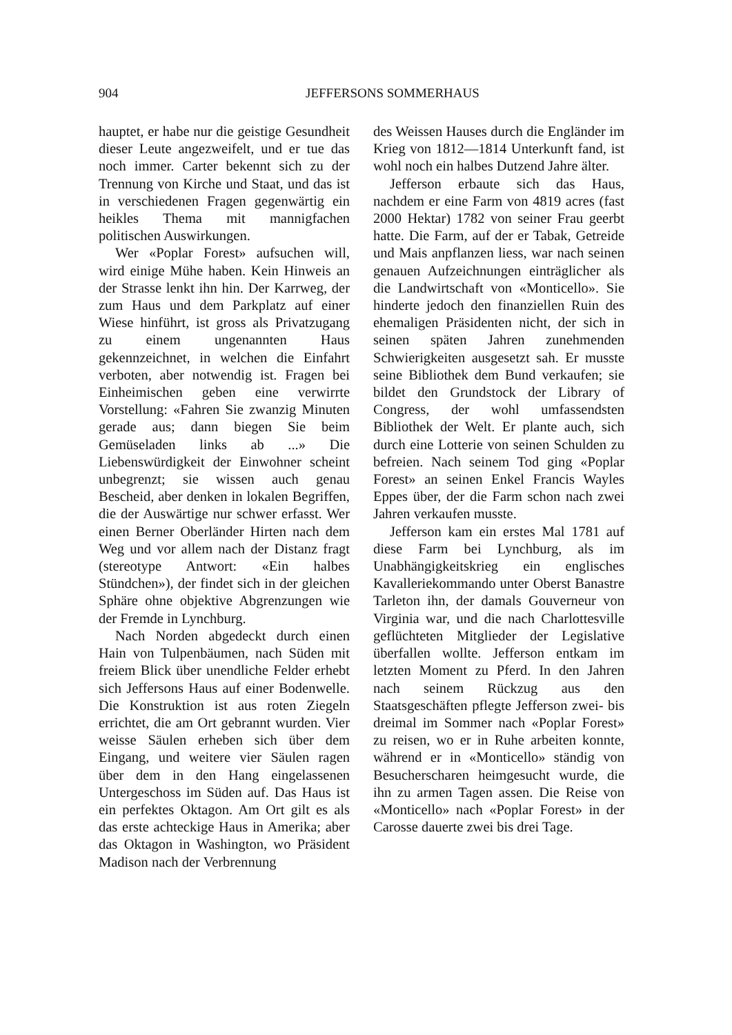904 JEFFERSONS SOMMERHAUS
hauptet, er habe nur die geistige Gesundheit dieser Leute angezweifelt, und er tue das noch immer. Carter bekennt sich zu der Trennung von Kirche und Staat, und das ist in verschiedenen Fragen gegenwärtig ein heikles Thema mit mannigfachen politischen Auswirkungen.
Wer «Poplar Forest» aufsuchen will, wird einige Mühe haben. Kein Hinweis an der Strasse lenkt ihn hin. Der Karrweg, der zum Haus und dem Parkplatz auf einer Wiese hinführt, ist gross als Privatzugang zu einem ungenannten Haus gekennzeichnet, in welchen die Einfahrt verboten, aber notwendig ist. Fragen bei Einheimischen geben eine verwirrte Vorstellung: «Fahren Sie zwanzig Minuten gerade aus; dann biegen Sie beim Gemüseladen links ab ...» Die Liebenswürdigkeit der Einwohner scheint unbegrenzt; sie wissen auch genau Bescheid, aber denken in lokalen Begriffen, die der Auswärtige nur schwer erfasst. Wer einen Berner Oberländer Hirten nach dem Weg und vor allem nach der Distanz fragt (stereotype Antwort: «Ein halbes Stündchen»), der findet sich in der gleichen Sphäre ohne objektive Abgrenzungen wie der Fremde in Lynchburg.
Nach Norden abgedeckt durch einen Hain von Tulpenbäumen, nach Süden mit freiem Blick über unendliche Felder erhebt sich Jeffersons Haus auf einer Bodenwelle. Die Konstruktion ist aus roten Ziegeln errichtet, die am Ort gebrannt wurden. Vier weisse Säulen erheben sich über dem Eingang, und weitere vier Säulen ragen über dem in den Hang eingelassenen Untergeschoss im Süden auf. Das Haus ist ein perfektes Oktagon. Am Ort gilt es als das erste achteckige Haus in Amerika; aber das Oktagon in Washington, wo Präsident Madison nach der Verbrennung
des Weissen Hauses durch die Engländer im Krieg von 1812—1814 Unterkunft fand, ist wohl noch ein halbes Dutzend Jahre älter.
Jefferson erbaute sich das Haus, nachdem er eine Farm von 4819 acres (fast 2000 Hektar) 1782 von seiner Frau geerbt hatte. Die Farm, auf der er Tabak, Getreide und Mais anpflanzen liess, war nach seinen genauen Aufzeichnungen einträglicher als die Landwirtschaft von «Monticello». Sie hinderte jedoch den finanziellen Ruin des ehemaligen Präsidenten nicht, der sich in seinen späten Jahren zunehmenden Schwierigkeiten ausgesetzt sah. Er musste seine Bibliothek dem Bund verkaufen; sie bildet den Grundstock der Library of Congress, der wohl umfassendsten Bibliothek der Welt. Er plante auch, sich durch eine Lotterie von seinen Schulden zu befreien. Nach seinem Tod ging «Poplar Forest» an seinen Enkel Francis Wayles Eppes über, der die Farm schon nach zwei Jahren verkaufen musste.
Jefferson kam ein erstes Mal 1781 auf diese Farm bei Lynchburg, als im Unabhängigkeitskrieg ein englisches Kavalleriekommando unter Oberst Banastre Tarleton ihn, der damals Gouverneur von Virginia war, und die nach Charlottesville geflüchteten Mitglieder der Legislative überfallen wollte. Jefferson entkam im letzten Moment zu Pferd. In den Jahren nach seinem Rückzug aus den Staatsgeschäften pflegte Jefferson zwei- bis dreimal im Sommer nach «Poplar Forest» zu reisen, wo er in Ruhe arbeiten konnte, während er in «Monticello» ständig von Besucherscharen heimgesucht wurde, die ihn zu armen Tagen assen. Die Reise von «Monticello» nach «Poplar Forest» in der Carosse dauerte zwei bis drei Tage.